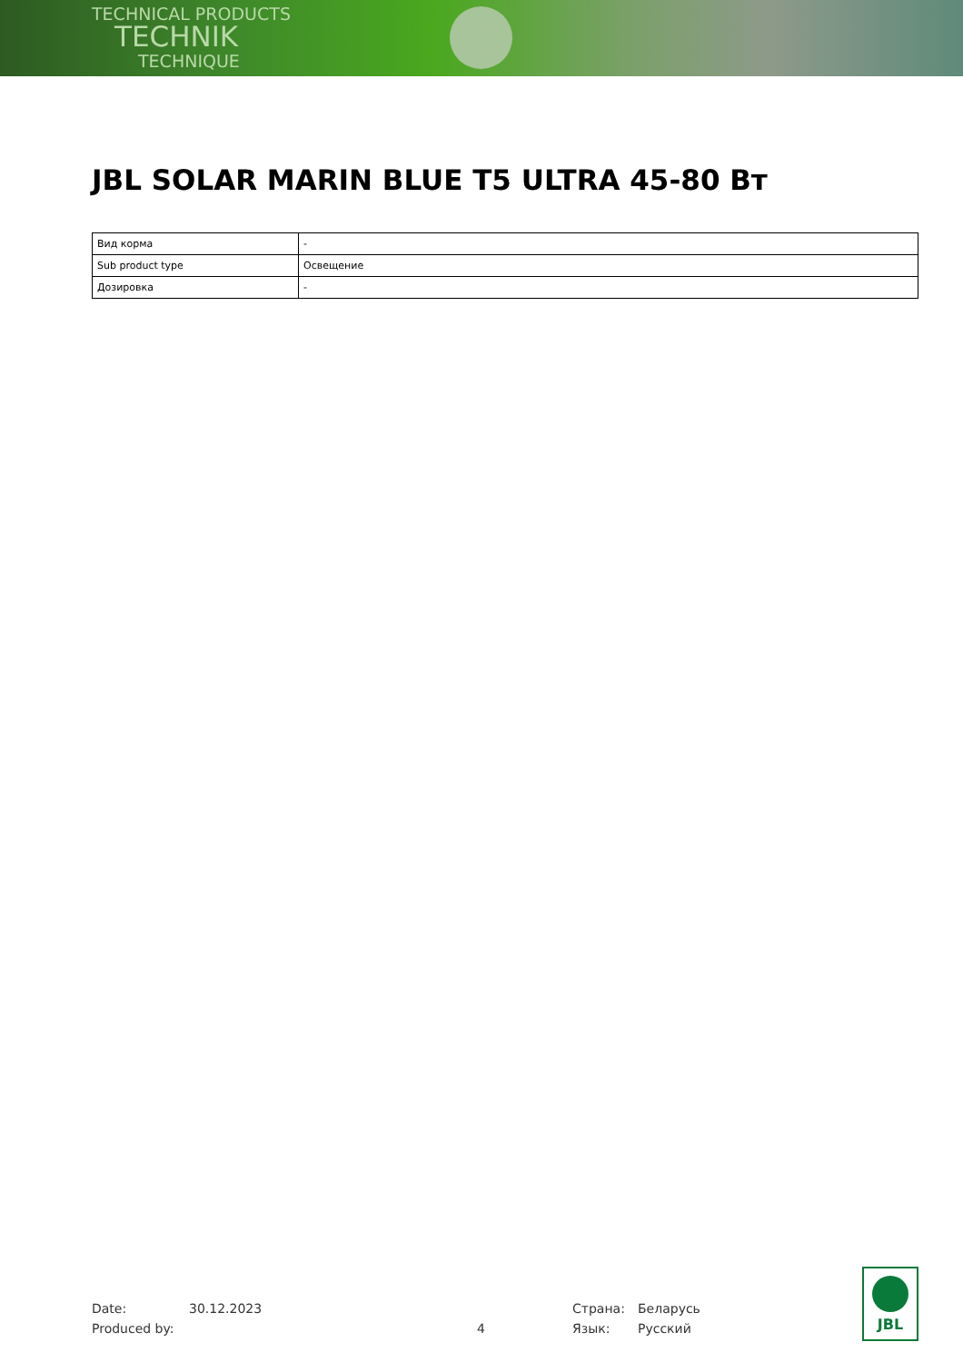TECHNICAL PRODUCTS
TECHNIK
TECHNIQUE
JBL SOLAR MARIN BLUE T5 ULTRA 45-80 Вт
| Вид корма | - |
| Sub product type | Освещение |
| Дозировка | - |
Date: 30.12.2023 Страна: Беларусь
Produced by: 4 Язык: Русский
JBL